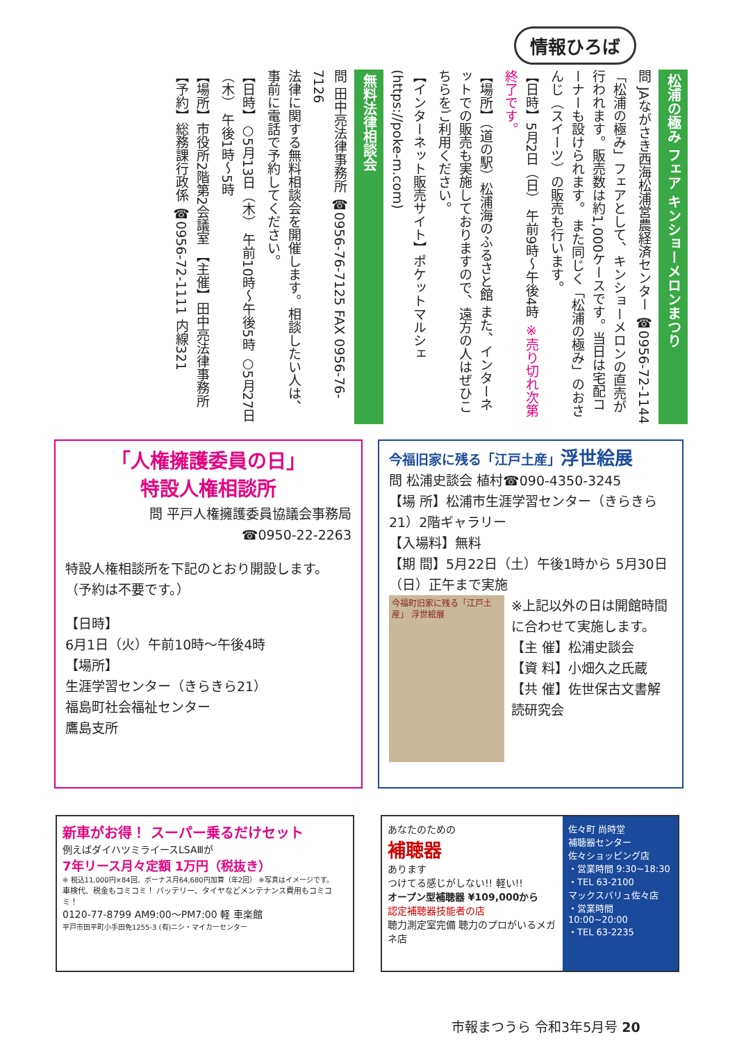情報ひろば
松浦の極み フェア キンショーメロンまつり
問 JAながさき西海松浦営農経済センター ☎0956-72-1144
「松浦の極み」フェアとして、キンショーメロンの直売が行われます。販売数は約1,000ケースです。当日は宅配コーナーも設けられます。 また同じく「松浦の極み」のおさんじ（スイーツ）の販売も行います。
【日時】5月2日（日） 午前9時～午後4時 ※売り切れ次第終了です。
【場所】（道の駅）松浦海のふるさと館 また、インターネットでの販売も実施しておりますので、遠方の人はぜひこちらをご利用ください。
【インターネット販売サイト】ポケットマルシェ (https://poke-m.com)
無料法律相談会
問 田中亮法律事務所 ☎0956-76-7125 FAX 0956-76-7126
法律に関する無料相談会を開催します。相談したい人は、事前に電話で予約してください。
【日時】○5月13日（木） 午前10時～午後5時 ○5月27日（木） 午後1時～5時
【場所】市役所2階第2会議室 【主催】田中亮法律事務所 【予約】総務課行政係 ☎0956-72-1111 内線321
「人権擁護委員の日」
特設人権相談所
問 平戸人権擁護委員協議会事務局
☎0950-22-2263
特設人権相談所を下記のとおり開設します。
（予約は不要です。）
【日時】
6月1日（火）午前10時～午後4時
【場所】
生涯学習センター（きらきら21）
福島町社会福祉センター
鷹島支所
今福旧家に残る「江戸土産」浮世絵展
問 松浦史談会 植村☎090-4350-3245
【場 所】松浦市生涯学習センター（きらきら21）2階ギャラリー
【入場料】無料
【期 間】5月22日（土）午後1時から 5月30日（日）正午まで実施
今福町旧家に残る「江戸土産」 浮世絵展
※上記以外の日は開館時間に合わせて実施します。
【主 催】松浦史談会
【資 料】小畑久之氏蔵
【共 催】佐世保古文書解読研究会
新車がお得！ スーパー乗るだけセット
例えばダイハツミライースLSAⅢが
7年リース月々定額 1万円（税抜き）
※ 税込11,000円×84回、ボーナス月64,680円加算（年2回） ※写真はイメージです。
車検代、税金もコミコミ！ バッテリー、タイヤなどメンテナンス費用もコミコミ！
0120-77-8799 AM9:00～PM7:00 軽 車楽館
平戸市田平町小手田免1255-3 (有)ニシ・マイカーセンター
あなたのための
補聴器
あります
つけてる感じがしない!! 軽い!!
オープン型補聴器 ¥109,000から
認定補聴器技能者の店
聴力測定室完備 聴力のプロがいるメガネ店
佐々町 尚時堂
補聴器センター
佐々ショッピング店
・営業時間 9:30~18:30
・TEL 63-2100
マックスバリュ佐々店
・営業時間 10:00~20:00
・TEL 63-2235
市報まつうら 令和3年5月号 20